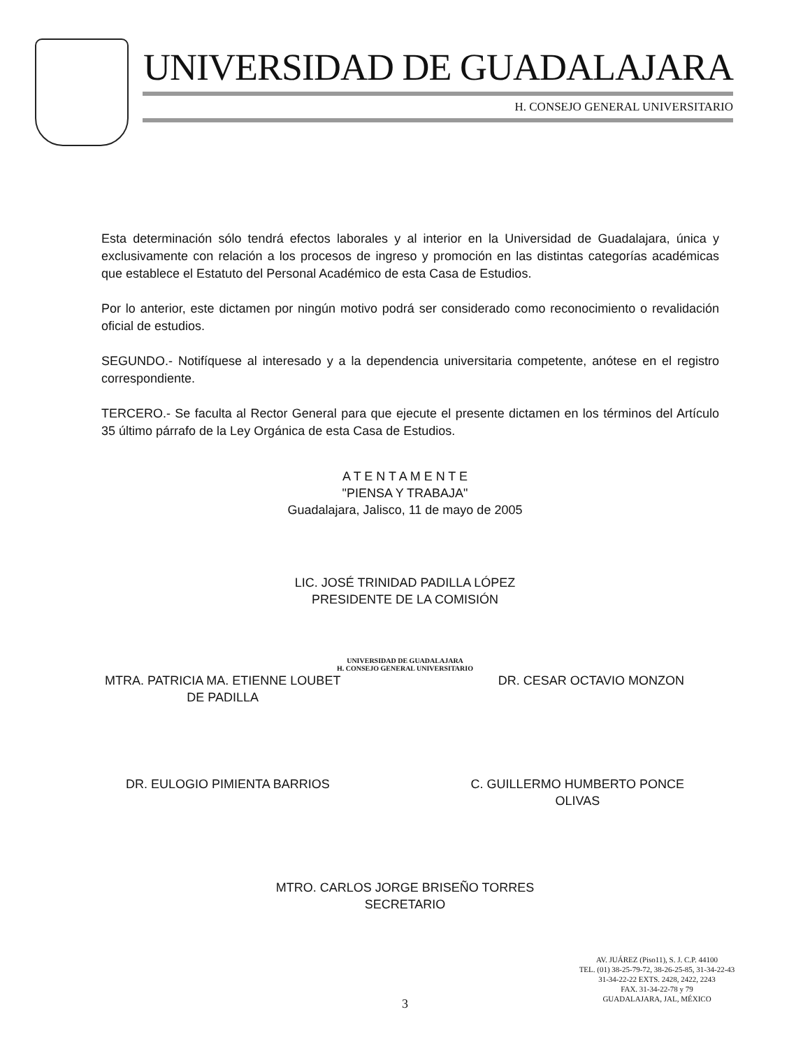UNIVERSIDAD DE GUADALAJARA
H. CONSEJO GENERAL UNIVERSITARIO
Esta determinación sólo tendrá efectos laborales y al interior en la Universidad de Guadalajara, única y exclusivamente con relación a los procesos de ingreso y promoción en las distintas categorías académicas que establece el Estatuto del Personal Académico de esta Casa de Estudios.
Por lo anterior, este dictamen por ningún motivo podrá ser considerado como reconocimiento o revalidación oficial de estudios.
SEGUNDO.- Notifíquese al interesado y a la dependencia universitaria competente, anótese en el registro correspondiente.
TERCERO.- Se faculta al Rector General para que ejecute el presente dictamen en los términos del Artículo 35 último párrafo de la Ley Orgánica de esta Casa de Estudios.
A T E N T A M E N T E
"PIENSA Y TRABAJA"
Guadalajara, Jalisco, 11 de mayo de 2005
LIC. JOSÉ TRINIDAD PADILLA LÓPEZ
PRESIDENTE DE LA COMISIÓN
UNIVERSIDAD DE GUADALAJARA
H. CONSEJO GENERAL UNIVERSITARIO
MTRA. PATRICIA MA. ETIENNE LOUBET
DE PADILLA
DR. CESAR OCTAVIO MONZON
DR. EULOGIO PIMIENTA BARRIOS C. GUILLERMO HUMBERTO PONCE
OLIVAS
MTRO. CARLOS JORGE BRISEÑO TORRES
SECRETARIO
AV. JUÁREZ (Piso11), S. J. C.P. 44100
TEL. (01) 38-25-79-72, 38-26-25-85, 31-34-22-43
31-34-22-22 EXTS. 2428, 2422, 2243
FAX. 31-34-22-78 y 79
GUADALAJARA, JAL, MÉXICO
3